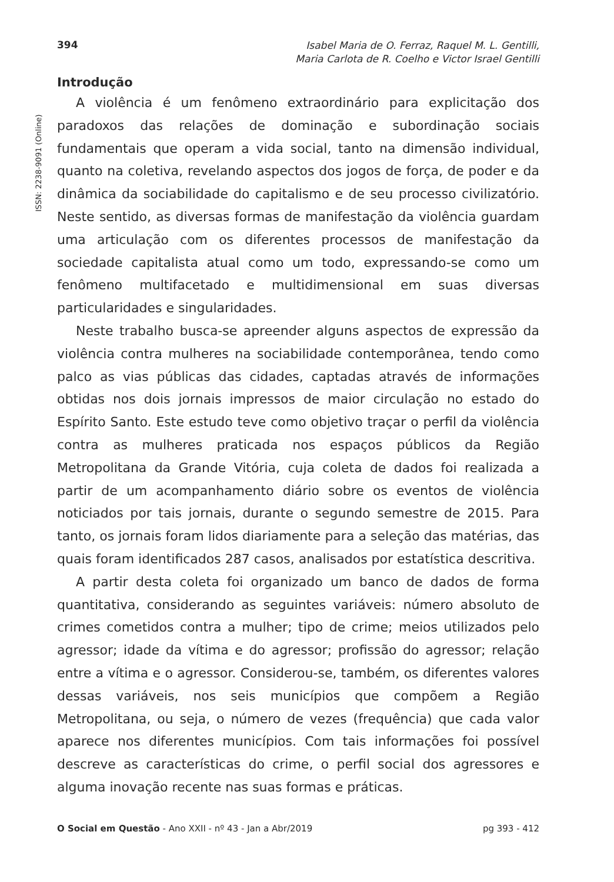394
Isabel Maria de O. Ferraz, Raquel M. L. Gentilli,
Maria Carlota de R. Coelho e Victor Israel Gentilli
ISSN: 2238-9091 (Online)
Introdução
A violência é um fenômeno extraordinário para explicitação dos paradoxos das relações de dominação e subordinação sociais fundamentais que operam a vida social, tanto na dimensão individual, quanto na coletiva, revelando aspectos dos jogos de força, de poder e da dinâmica da sociabilidade do capitalismo e de seu processo civilizatório. Neste sentido, as diversas formas de manifestação da violência guardam uma articulação com os diferentes processos de manifestação da sociedade capitalista atual como um todo, expressando-se como um fenômeno multifacetado e multidimensional em suas diversas particularidades e singularidades.
Neste trabalho busca-se apreender alguns aspectos de expressão da violência contra mulheres na sociabilidade contemporânea, tendo como palco as vias públicas das cidades, captadas através de informações obtidas nos dois jornais impressos de maior circulação no estado do Espírito Santo. Este estudo teve como objetivo traçar o perfil da violência contra as mulheres praticada nos espaços públicos da Região Metropolitana da Grande Vitória, cuja coleta de dados foi realizada a partir de um acompanhamento diário sobre os eventos de violência noticiados por tais jornais, durante o segundo semestre de 2015. Para tanto, os jornais foram lidos diariamente para a seleção das matérias, das quais foram identificados 287 casos, analisados por estatística descritiva.
A partir desta coleta foi organizado um banco de dados de forma quantitativa, considerando as seguintes variáveis: número absoluto de crimes cometidos contra a mulher; tipo de crime; meios utilizados pelo agressor; idade da vítima e do agressor; profissão do agressor; relação entre a vítima e o agressor. Considerou-se, também, os diferentes valores dessas variáveis, nos seis municípios que compõem a Região Metropolitana, ou seja, o número de vezes (frequência) que cada valor aparece nos diferentes municípios. Com tais informações foi possível descreve as características do crime, o perfil social dos agressores e alguma inovação recente nas suas formas e práticas.
O Social em Questão - Ano XXII - nº 43 - Jan a Abr/2019
pg 393 - 412